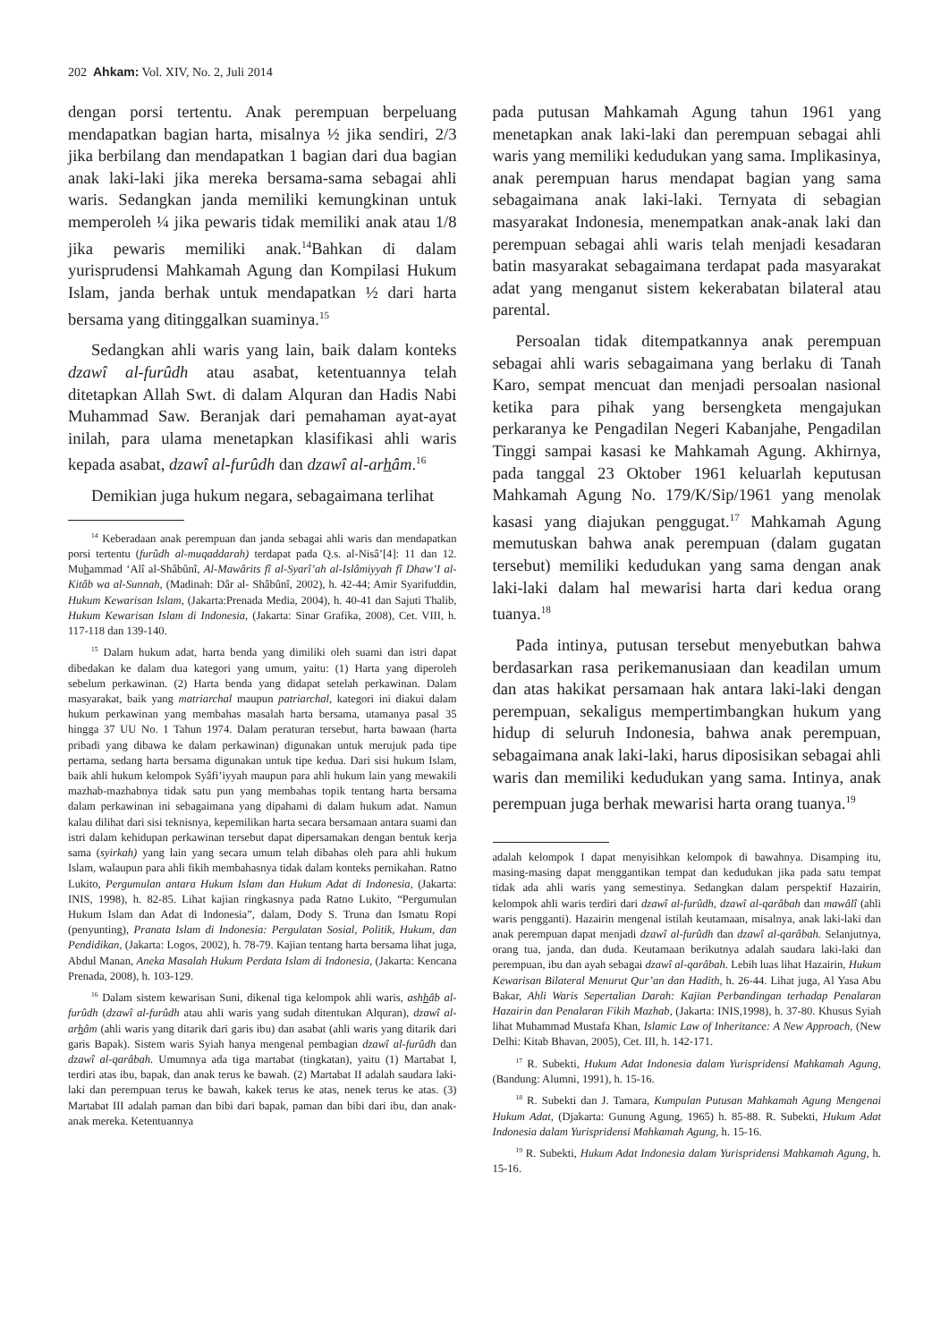202 Ahkam: Vol. XIV, No. 2, Juli 2014
dengan porsi tertentu. Anak perempuan berpeluang mendapatkan bagian harta, misalnya ½ jika sendiri, 2/3 jika berbilang dan mendapatkan 1 bagian dari dua bagian anak laki-laki jika mereka bersama-sama sebagai ahli waris. Sedangkan janda memiliki kemungkinan untuk memperoleh ¼ jika pewaris tidak memiliki anak atau 1/8 jika pewaris memiliki anak.<sup>14</sup>Bahkan di dalam yurisprudensi Mahkamah Agung dan Kompilasi Hukum Islam, janda berhak untuk mendapatkan ½ dari harta bersama yang ditinggalkan suaminya.<sup>15</sup>
Sedangkan ahli waris yang lain, baik dalam konteks dzawî al-furûdh atau asabat, ketentuannya telah ditetapkan Allah Swt. di dalam Alquran dan Hadis Nabi Muhammad Saw. Beranjak dari pemahaman ayat-ayat inilah, para ulama menetapkan klasifikasi ahli waris kepada asabat, dzawî al-furûdh dan dzawî al-arhâm.<sup>16</sup>
Demikian juga hukum negara, sebagaimana terlihat
<sup>14</sup> Keberadaan anak perempuan dan janda sebagai ahli waris dan mendapatkan porsi tertentu (furûdh al-muqaddarah) terdapat pada Q.s. al-Nisâ’[4]: 11 dan 12. Muhammad ‘Alî al-Shâbûnî, Al-Mawârits fî al-Syarî’ah al-Islâmiyyah fî Dhaw’I al-Kitâb wa al-Sunnah, (Madinah: Dâr al- Shâbûnî, 2002), h. 42-44; Amir Syarifuddin, Hukum Kewarisan Islam, (Jakarta:Prenada Media, 2004), h. 40-41 dan Sajuti Thalib, Hukum Kewarisan Islam di Indonesia, (Jakarta: Sinar Grafika, 2008), Cet. VIII, h. 117-118 dan 139-140.
<sup>15</sup> Dalam hukum adat, harta benda yang dimiliki oleh suami dan istri dapat dibedakan ke dalam dua kategori yang umum, yaitu: (1) Harta yang diperoleh sebelum perkawinan. (2) Harta benda yang didapat setelah perkawinan. Dalam masyarakat, baik yang matriarchal maupun patriarchal, kategori ini diakui dalam hukum perkawinan yang membahas masalah harta bersama, utamanya pasal 35 hingga 37 UU No. 1 Tahun 1974. Dalam peraturan tersebut, harta bawaan (harta pribadi yang dibawa ke dalam perkawinan) digunakan untuk merujuk pada tipe pertama, sedang harta bersama digunakan untuk tipe kedua. Dari sisi hukum Islam, baik ahli hukum kelompok Syâfi’iyyah maupun para ahli hukum lain yang mewakili mazhab-mazhabnya tidak satu pun yang membahas topik tentang harta bersama dalam perkawinan ini sebagaimana yang dipahami di dalam hukum adat. Namun kalau dilihat dari sisi teknisnya, kepemilikan harta secara bersamaan antara suami dan istri dalam kehidupan perkawinan tersebut dapat dipersamakan dengan bentuk kerja sama (syirkah) yang lain yang secara umum telah dibahas oleh para ahli hukum Islam, walaupun para ahli fikih membahasnya tidak dalam konteks pernikahan. Ratno Lukito, Pergumulan antara Hukum Islam dan Hukum Adat di Indonesia, (Jakarta: INIS, 1998), h. 82-85. Lihat kajian ringkasnya pada Ratno Lukito, “Pergumulan Hukum Islam dan Adat di Indonesia”, dalam, Dody S. Truna dan Ismatu Ropi (penyunting), Pranata Islam di Indonesia: Pergulatan Sosial, Politik, Hukum, dan Pendidikan, (Jakarta: Logos, 2002), h. 78-79. Kajian tentang harta bersama lihat juga, Abdul Manan, Aneka Masalah Hukum Perdata Islam di Indonesia, (Jakarta: Kencana Prenada, 2008), h. 103-129.
<sup>16</sup> Dalam sistem kewarisan Suni, dikenal tiga kelompok ahli waris, ashhâb al-furûdh (dzawî al-furûdh atau ahli waris yang sudah ditentukan Alquran), dzawî al-arhâm (ahli waris yang ditarik dari garis ibu) dan asabat (ahli waris yang ditarik dari garis Bapak). Sistem waris Syiah hanya mengenal pembagian dzawî al-furûdh dan dzawî al-qarâbah. Umumnya ada tiga martabat (tingkatan), yaitu (1) Martabat I, terdiri atas ibu, bapak, dan anak terus ke bawah. (2) Martabat II adalah saudara laki-laki dan perempuan terus ke bawah, kakek terus ke atas, nenek terus ke atas. (3) Martabat III adalah paman dan bibi dari bapak, paman dan bibi dari ibu, dan anak-anak mereka. Ketentuannya
pada putusan Mahkamah Agung tahun 1961 yang menetapkan anak laki-laki dan perempuan sebagai ahli waris yang memiliki kedudukan yang sama. Implikasinya, anak perempuan harus mendapat bagian yang sama sebagaimana anak laki-laki. Ternyata di sebagian masyarakat Indonesia, menempatkan anak-anak laki dan perempuan sebagai ahli waris telah menjadi kesadaran batin masyarakat sebagaimana terdapat pada masyarakat adat yang menganut sistem kekerabatan bilateral atau parental.
Persoalan tidak ditempatkannya anak perempuan sebagai ahli waris sebagaimana yang berlaku di Tanah Karo, sempat mencuat dan menjadi persoalan nasional ketika para pihak yang bersengketa mengajukan perkaranya ke Pengadilan Negeri Kabanjahe, Pengadilan Tinggi sampai kasasi ke Mahkamah Agung. Akhirnya, pada tanggal 23 Oktober 1961 keluarlah keputusan Mahkamah Agung No. 179/K/Sip/1961 yang menolak kasasi yang diajukan penggugat.<sup>17</sup> Mahkamah Agung memutuskan bahwa anak perempuan (dalam gugatan tersebut) memiliki kedudukan yang sama dengan anak laki-laki dalam hal mewarisi harta dari kedua orang tuanya.<sup>18</sup>
Pada intinya, putusan tersebut menyebutkan bahwa berdasarkan rasa perikemanusiaan dan keadilan umum dan atas hakikat persamaan hak antara laki-laki dengan perempuan, sekaligus mempertimbangkan hukum yang hidup di seluruh Indonesia, bahwa anak perempuan, sebagaimana anak laki-laki, harus diposisikan sebagai ahli waris dan memiliki kedudukan yang sama. Intinya, anak perempuan juga berhak mewarisi harta orang tuanya.<sup>19</sup>
adalah kelompok I dapat menyisihkan kelompok di bawahnya. Disamping itu, masing-masing dapat menggantikan tempat dan kedudukan jika pada satu tempat tidak ada ahli waris yang semestinya. Sedangkan dalam perspektif Hazairin, kelompok ahli waris terdiri dari dzawî al-furûdh, dzawî al-qarâbah dan mawâlî (ahli waris pengganti). Hazairin mengenal istilah keutamaan, misalnya, anak laki-laki dan anak perempuan dapat menjadi dzawî al-furûdh dan dzawî al-qarâbah. Selanjutnya, orang tua, janda, dan duda. Keutamaan berikutnya adalah saudara laki-laki dan perempuan, ibu dan ayah sebagai dzawî al-qarâbah. Lebih luas lihat Hazairin, Hukum Kewarisan Bilateral Menurut Qur’an dan Hadith, h. 26-44. Lihat juga, Al Yasa Abu Bakar, Ahli Waris Sepertalian Darah: Kajian Perbandingan terhadap Penalaran Hazairin dan Penalaran Fikih Mazhab, (Jakarta: INIS,1998), h. 37-80. Khusus Syiah lihat Muhammad Mustafa Khan, Islamic Law of Inheritance: A New Approach, (New Delhi: Kitab Bhavan, 2005), Cet. III, h. 142-171.
<sup>17</sup> R. Subekti, Hukum Adat Indonesia dalam Yurispridensi Mahkamah Agung, (Bandung: Alumni, 1991), h. 15-16.
<sup>18</sup> R. Subekti dan J. Tamara, Kumpulan Putusan Mahkamah Agung Mengenai Hukum Adat, (Djakarta: Gunung Agung, 1965) h. 85-88. R. Subekti, Hukum Adat Indonesia dalam Yurispridensi Mahkamah Agung, h. 15-16.
<sup>19</sup> R. Subekti, Hukum Adat Indonesia dalam Yurispridensi Mahkamah Agung, h. 15-16.